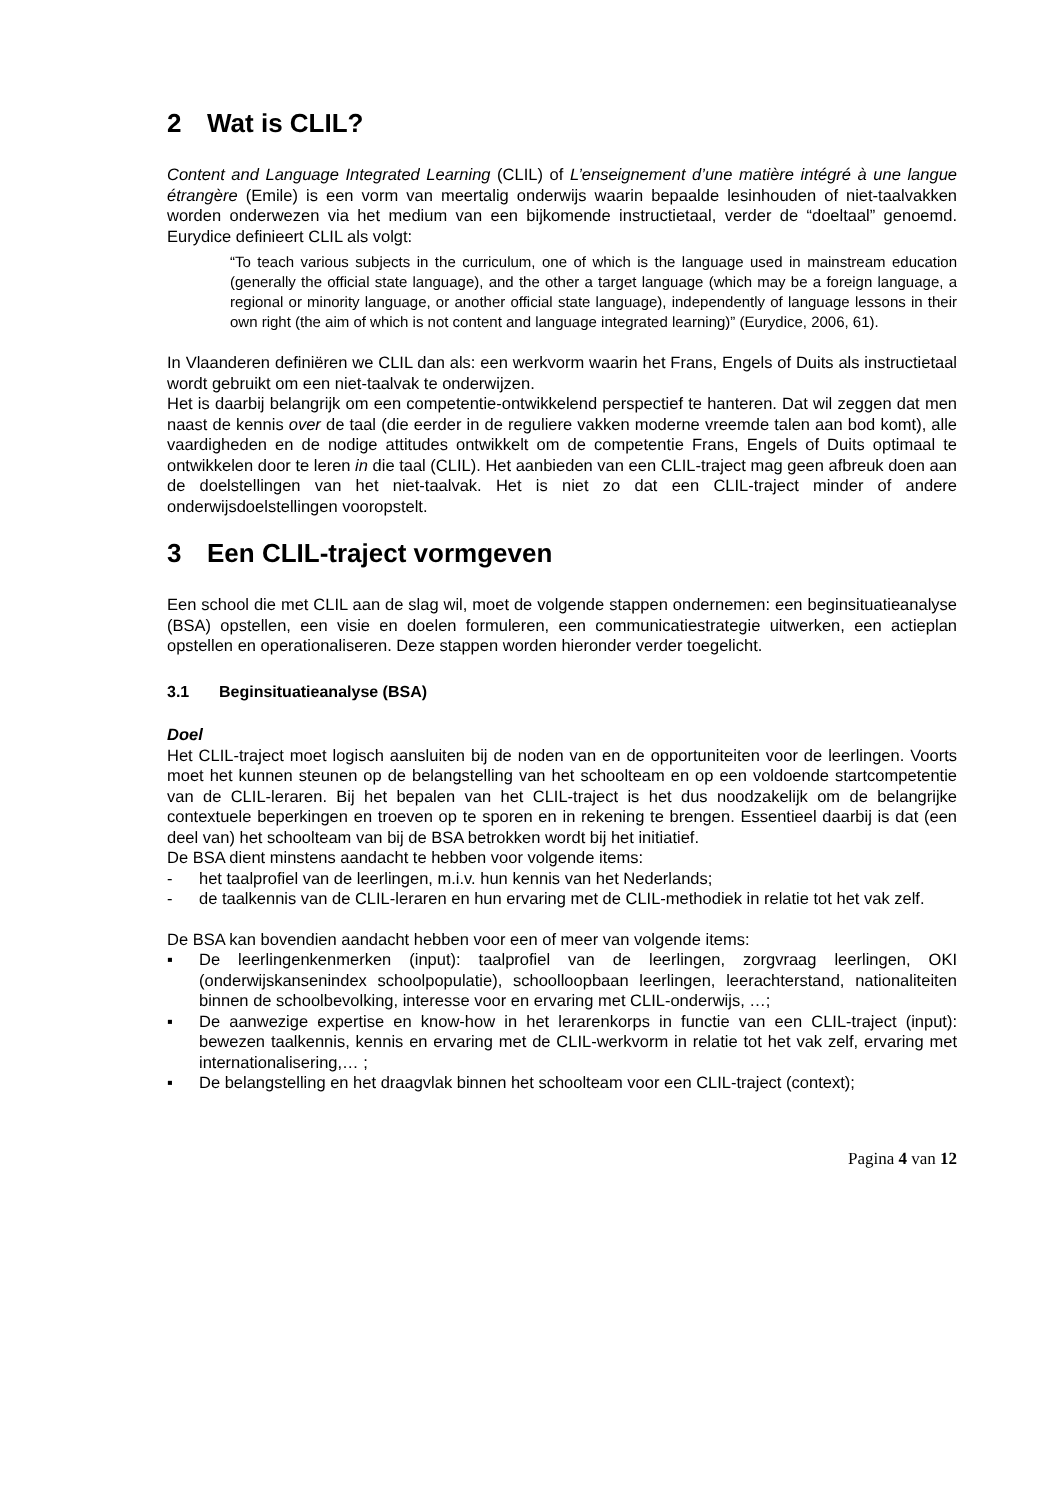2 Wat is CLIL?
Content and Language Integrated Learning (CLIL) of L’enseignement d’une matière intégré à une langue étrangère (Emile) is een vorm van meertalig onderwijs waarin bepaalde lesinhouden of niet-taalvakken worden onderwezen via het medium van een bijkomende instructietaal, verder de “doeltaal” genoemd. Eurydice definieert CLIL als volgt:
“To teach various subjects in the curriculum, one of which is the language used in mainstream education (generally the official state language), and the other a target language (which may be a foreign language, a regional or minority language, or another official state language), independently of language lessons in their own right (the aim of which is not content and language integrated learning)” (Eurydice, 2006, 61).
In Vlaanderen definiëren we CLIL dan als: een werkvorm waarin het Frans, Engels of Duits als instructietaal wordt gebruikt om een niet-taalvak te onderwijzen.
Het is daarbij belangrijk om een competentie-ontwikkelend perspectief te hanteren. Dat wil zeggen dat men naast de kennis over de taal (die eerder in de reguliere vakken moderne vreemde talen aan bod komt), alle vaardigheden en de nodige attitudes ontwikkelt om de competentie Frans, Engels of Duits optimaal te ontwikkelen door te leren in die taal (CLIL). Het aanbieden van een CLIL-traject mag geen afbreuk doen aan de doelstellingen van het niet-taalvak. Het is niet zo dat een CLIL-traject minder of andere onderwijsdoelstellingen vooropstelt.
3 Een CLIL-traject vormgeven
Een school die met CLIL aan de slag wil, moet de volgende stappen ondernemen: een beginsituatieanalyse (BSA) opstellen, een visie en doelen formuleren, een communicatiestrategie uitwerken, een actieplan opstellen en operationaliseren. Deze stappen worden hieronder verder toegelicht.
3.1 Beginsituatieanalyse (BSA)
Doel
Het CLIL-traject moet logisch aansluiten bij de noden van en de opportuniteiten voor de leerlingen. Voorts moet het kunnen steunen op de belangstelling van het schoolteam en op een voldoende startcompetentie van de CLIL-leraren. Bij het bepalen van het CLIL-traject is het dus noodzakelijk om de belangrijke contextuele beperkingen en troeven op te sporen en in rekening te brengen. Essentieel daarbij is dat (een deel van) het schoolteam van bij de BSA betrokken wordt bij het initiatief.
De BSA dient minstens aandacht te hebben voor volgende items:
- het taalprofiel van de leerlingen, m.i.v. hun kennis van het Nederlands;
- de taalkennis van de CLIL-leraren en hun ervaring met de CLIL-methodiek in relatie tot het vak zelf.
De BSA kan bovendien aandacht hebben voor een of meer van volgende items:
▪ De leerlingenkenmerken (input): taalprofiel van de leerlingen, zorgvraag leerlingen, OKI (onderwijskansenindex schoolpopulatie), schoolloopbaan leerlingen, leerachterstand, nationaliteiten binnen de schoolbevolking, interesse voor en ervaring met CLIL-onderwijs, …;
▪ De aanwezige expertise en know-how in het lerarenkorps in functie van een CLIL-traject (input): bewezen taalkennis, kennis en ervaring met de CLIL-werkvorm in relatie tot het vak zelf, ervaring met internationalisering,… ;
▪ De belangstelling en het draagvlak binnen het schoolteam voor een CLIL-traject (context);
Pagina 4 van 12